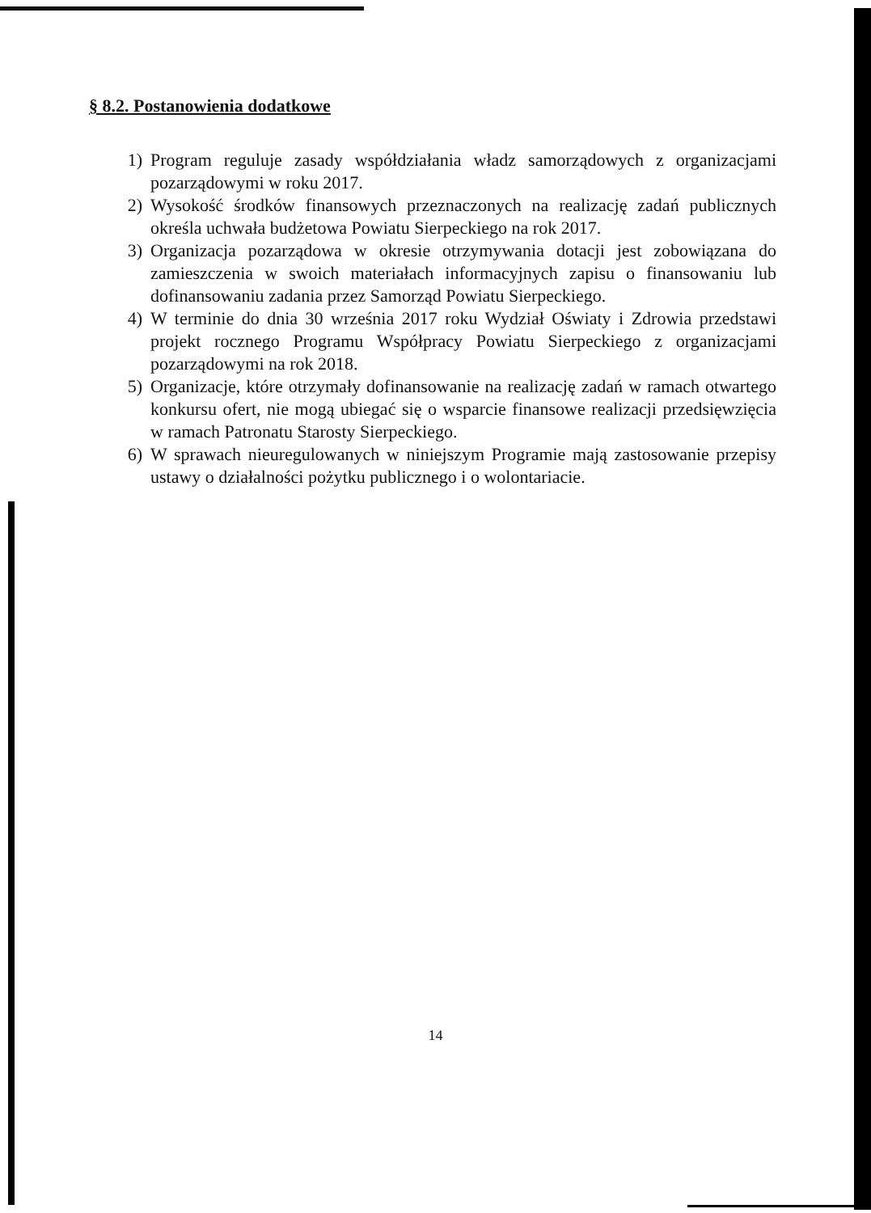§ 8.2. Postanowienia dodatkowe
1) Program reguluje zasady współdziałania władz samorządowych z organizacjami pozarządowymi w roku 2017.
2) Wysokość środków finansowych przeznaczonych na realizację zadań publicznych określa uchwała budżetowa Powiatu Sierpeckiego na rok 2017.
3) Organizacja pozarządowa w okresie otrzymywania dotacji jest zobowiązana do zamieszczenia w swoich materiałach informacyjnych zapisu o finansowaniu lub dofinansowaniu zadania przez Samorząd Powiatu Sierpeckiego.
4) W terminie do dnia 30 września 2017 roku Wydział Oświaty i Zdrowia przedstawi projekt rocznego Programu Współpracy Powiatu Sierpeckiego z organizacjami pozarządowymi na rok 2018.
5) Organizacje, które otrzymały dofinansowanie na realizację zadań w ramach otwartego konkursu ofert, nie mogą ubiegać się o wsparcie finansowe realizacji przedsięwzięcia w ramach Patronatu Starosty Sierpeckiego.
6) W sprawach nieuregulowanych w niniejszym Programie mają zastosowanie przepisy ustawy o działalności pożytku publicznego i o wolontariacie.
14